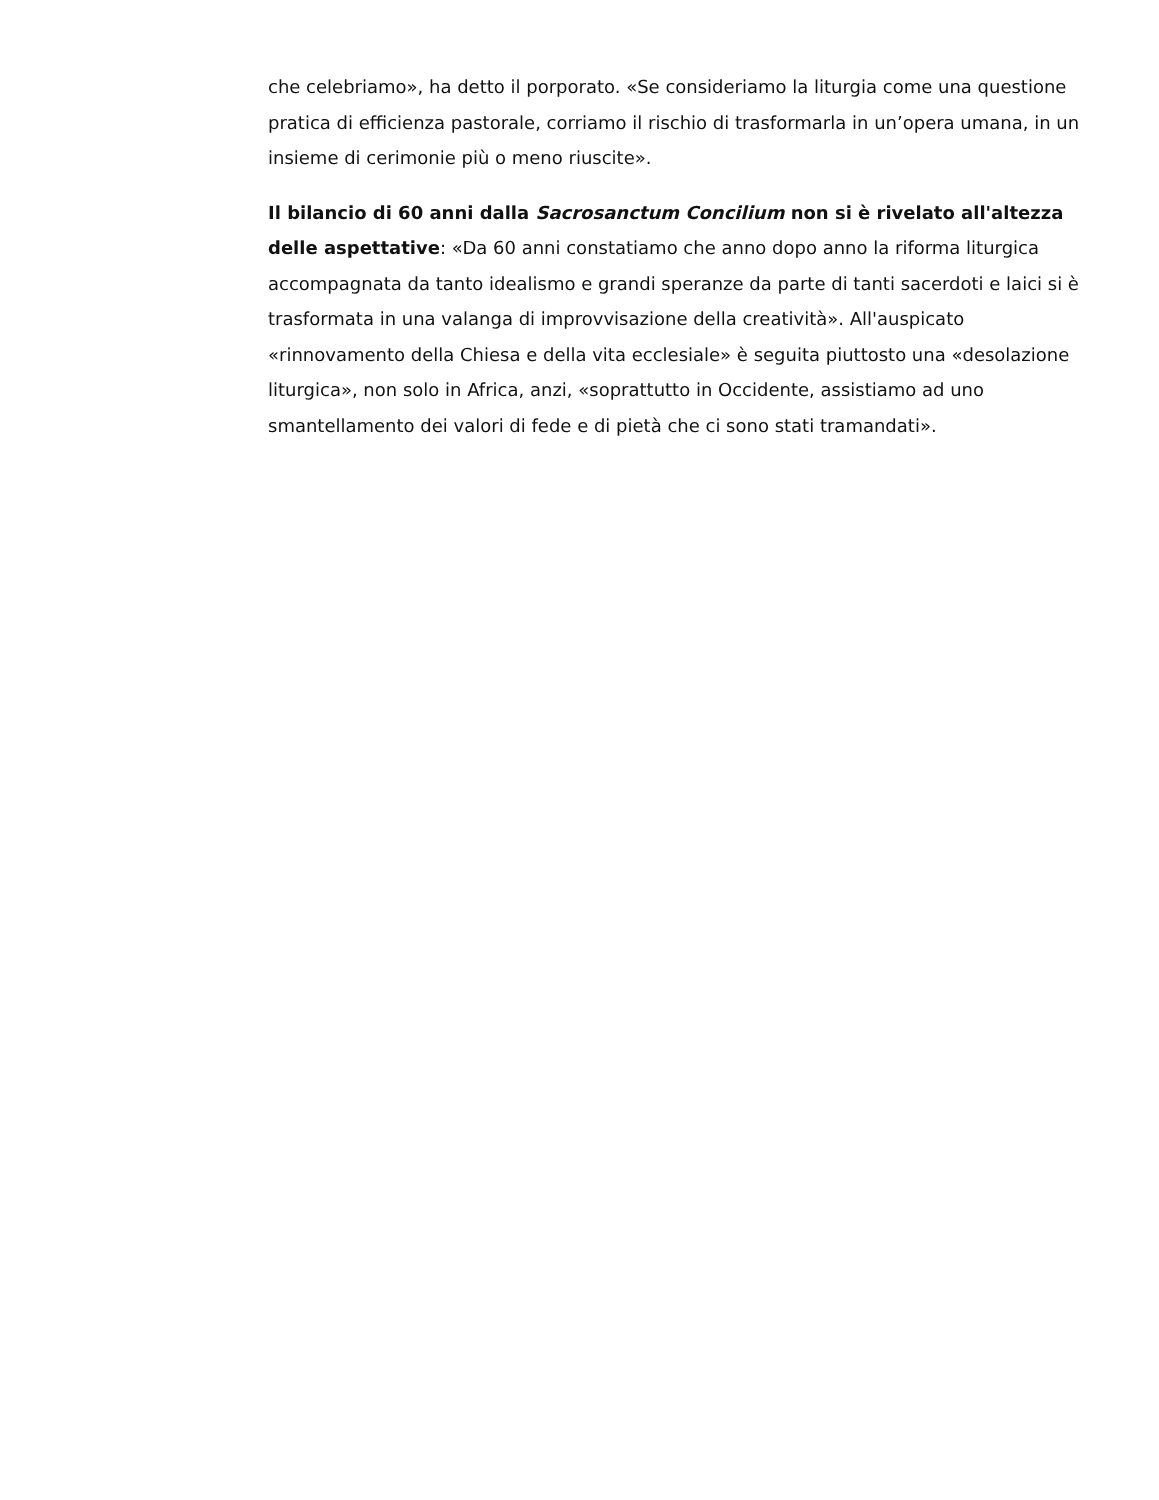che celebriamo», ha detto il porporato. «Se consideriamo la liturgia come una questione pratica di efficienza pastorale, corriamo il rischio di trasformarla in un’opera umana, in un insieme di cerimonie più o meno riuscite».
Il bilancio di 60 anni dalla Sacrosanctum Concilium non si è rivelato all'altezza delle aspettative: «Da 60 anni constatiamo che anno dopo anno la riforma liturgica accompagnata da tanto idealismo e grandi speranze da parte di tanti sacerdoti e laici si è trasformata in una valanga di improvvisazione della creatività». All'auspicato «rinnovamento della Chiesa e della vita ecclesiale» è seguita piuttosto una «desolazione liturgica», non solo in Africa, anzi, «soprattutto in Occidente, assistiamo ad uno smantellamento dei valori di fede e di pietà che ci sono stati tramandati».